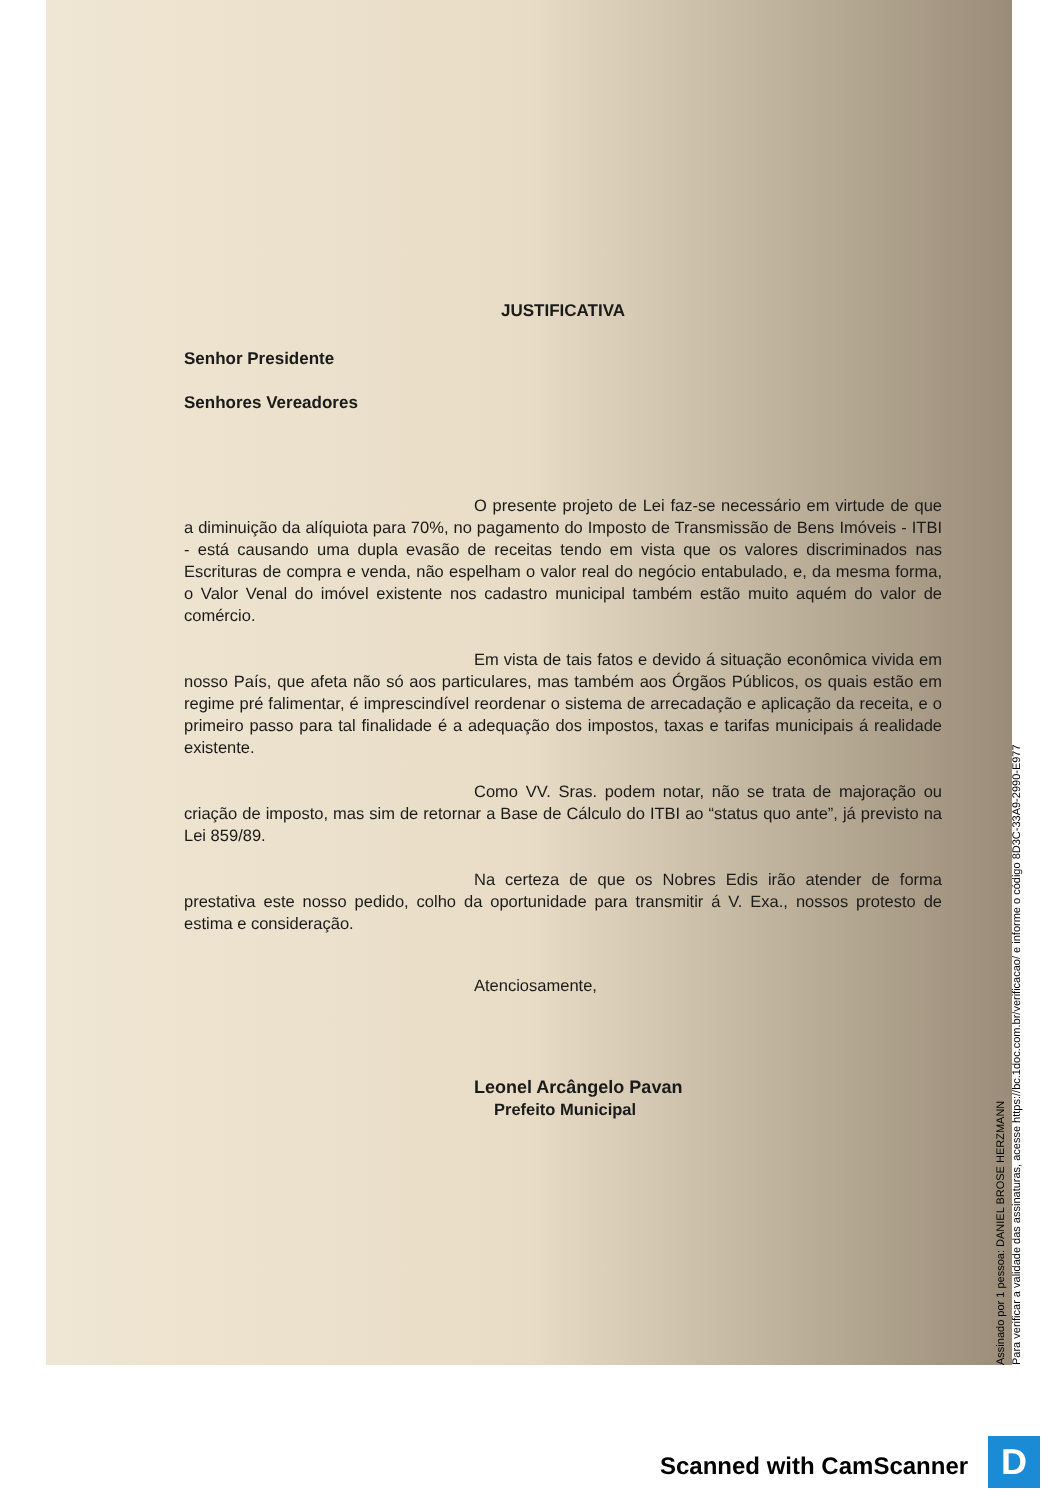JUSTIFICATIVA
Senhor Presidente
Senhores Vereadores
O presente projeto de Lei faz-se necessário em virtude de que a diminuição da alíquiota para 70%, no pagamento do Imposto de Transmissão de Bens Imóveis - ITBI - está causando uma dupla evasão de receitas tendo em vista que os valores discriminados nas Escrituras de compra e venda, não espelham o valor real do negócio entabulado, e, da mesma forma, o Valor Venal do imóvel existente nos cadastro municipal também estão muito aquém do valor de comércio.
Em vista de tais fatos e devido á situação econômica vivida em nosso País, que afeta não só aos particulares, mas também aos Órgãos Públicos, os quais estão em regime pré falimentar, é imprescindível reordenar o sistema de arrecadação e aplicação da receita, e o primeiro passo para tal finalidade é a adequação dos impostos, taxas e tarifas municipais á realidade existente.
Como VV. Sras. podem notar, não se trata de majoração ou criação de imposto, mas sim de retornar a Base de Cálculo do ITBI ao “status quo ante”, já previsto na Lei 859/89.
Na certeza de que os Nobres Edis irão atender de forma prestativa este nosso pedido, colho da oportunidade para transmitir á V. Exa., nossos protesto de estima e consideração.
Atenciosamente,
Leonel Arcângelo Pavan
Prefeito Municipal
Assinado por 1 pessoa: DANIEL BROSE HERZMANN
Para verificar a validade das assinaturas, acesse https://bc.1doc.com.br/verificacao/ e informe o código 8D3C-33A9-2990-E977
Scanned with CamScanner D